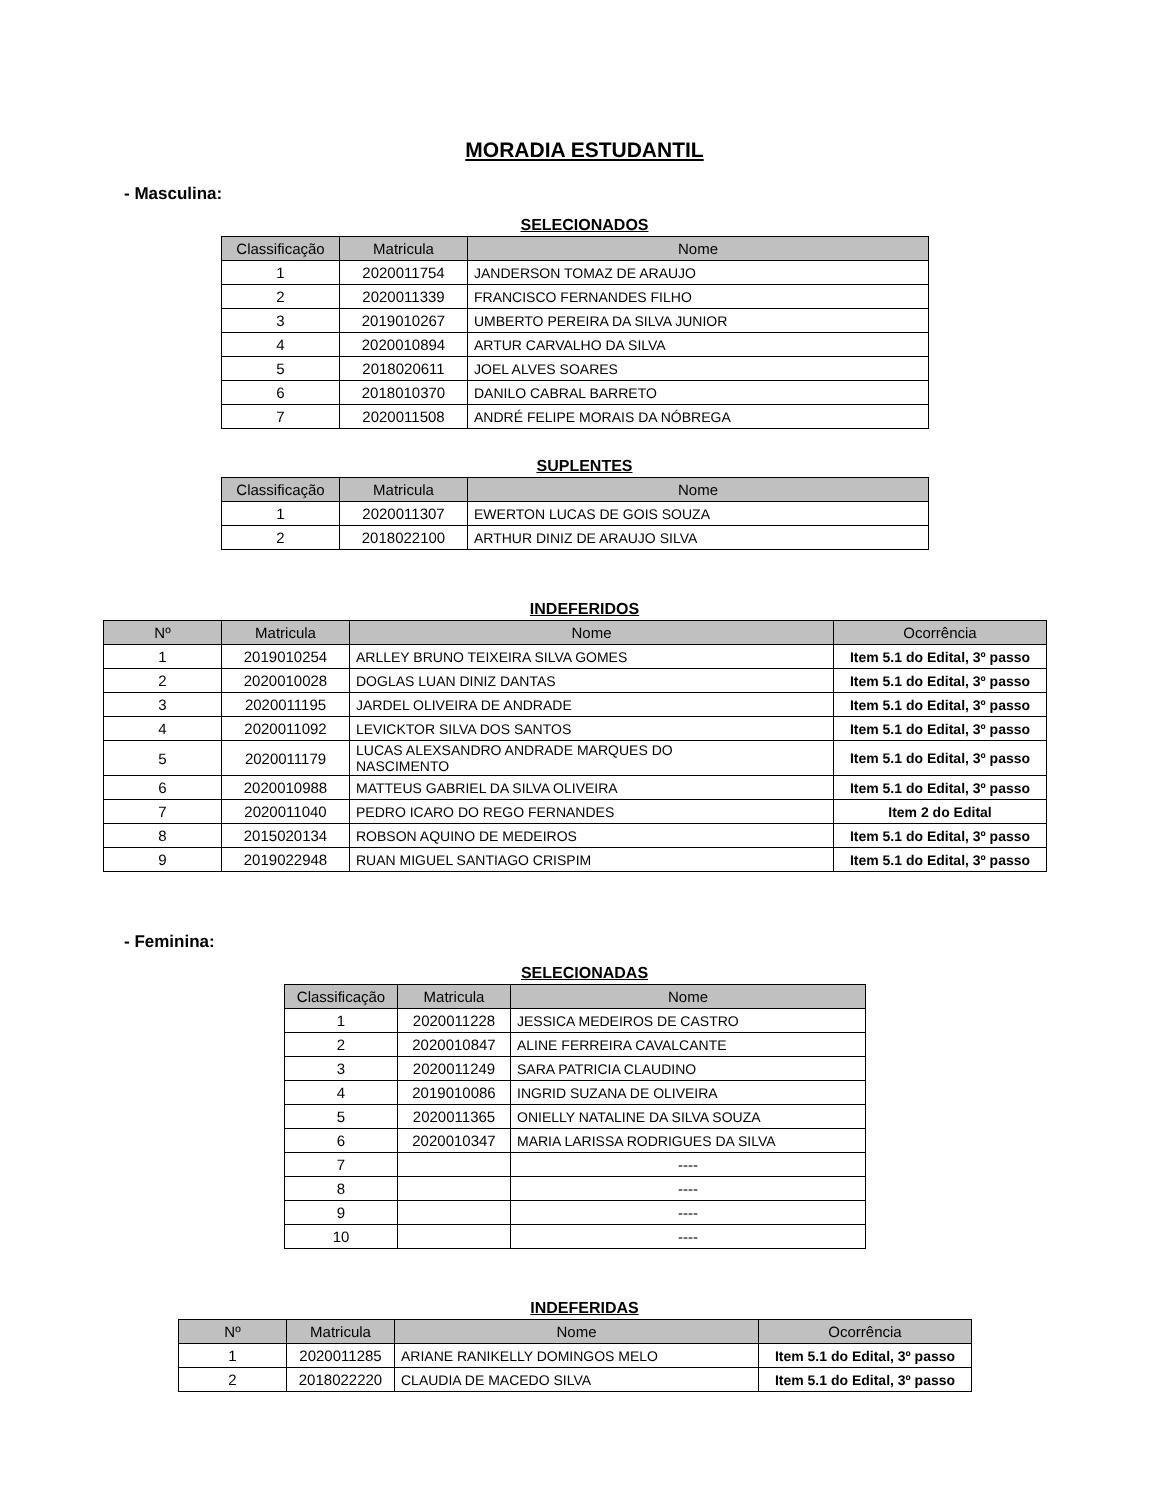MORADIA ESTUDANTIL
- Masculina:
SELECIONADOS
| Classificação | Matricula | Nome |
| --- | --- | --- |
| 1 | 2020011754 | JANDERSON TOMAZ DE ARAUJO |
| 2 | 2020011339 | FRANCISCO FERNANDES FILHO |
| 3 | 2019010267 | UMBERTO PEREIRA DA SILVA JUNIOR |
| 4 | 2020010894 | ARTUR CARVALHO DA SILVA |
| 5 | 2018020611 | JOEL ALVES SOARES |
| 6 | 2018010370 | DANILO CABRAL BARRETO |
| 7 | 2020011508 | ANDRÉ FELIPE MORAIS DA NÓBREGA |
SUPLENTES
| Classificação | Matricula | Nome |
| --- | --- | --- |
| 1 | 2020011307 | EWERTON LUCAS DE GOIS SOUZA |
| 2 | 2018022100 | ARTHUR DINIZ DE ARAUJO SILVA |
INDEFERIDOS
| Nº | Matricula | Nome | Ocorrência |
| --- | --- | --- | --- |
| 1 | 2019010254 | ARLLEY BRUNO TEIXEIRA SILVA GOMES | Item 5.1 do Edital, 3º passo |
| 2 | 2020010028 | DOGLAS LUAN DINIZ DANTAS | Item 5.1 do Edital, 3º passo |
| 3 | 2020011195 | JARDEL OLIVEIRA DE ANDRADE | Item 5.1 do Edital, 3º passo |
| 4 | 2020011092 | LEVICKTOR SILVA DOS SANTOS | Item 5.1 do Edital, 3º passo |
| 5 | 2020011179 | LUCAS ALEXSANDRO ANDRADE MARQUES DO NASCIMENTO | Item 5.1 do Edital, 3º passo |
| 6 | 2020010988 | MATTEUS GABRIEL DA SILVA OLIVEIRA | Item 5.1 do Edital, 3º passo |
| 7 | 2020011040 | PEDRO ICARO DO REGO FERNANDES | Item 2 do Edital |
| 8 | 2015020134 | ROBSON AQUINO DE MEDEIROS | Item 5.1 do Edital, 3º passo |
| 9 | 2019022948 | RUAN MIGUEL SANTIAGO CRISPIM | Item 5.1 do Edital, 3º passo |
- Feminina:
SELECIONADAS
| Classificação | Matricula | Nome |
| --- | --- | --- |
| 1 | 2020011228 | JESSICA MEDEIROS DE CASTRO |
| 2 | 2020010847 | ALINE FERREIRA CAVALCANTE |
| 3 | 2020011249 | SARA PATRICIA CLAUDINO |
| 4 | 2019010086 | INGRID SUZANA DE OLIVEIRA |
| 5 | 2020011365 | ONIELLY NATALINE DA SILVA SOUZA |
| 6 | 2020010347 | MARIA LARISSA RODRIGUES DA SILVA |
| 7 | | ---- |
| 8 | | ---- |
| 9 | | ---- |
| 10 | | ---- |
INDEFERIDAS
| Nº | Matricula | Nome | Ocorrência |
| --- | --- | --- | --- |
| 1 | 2020011285 | ARIANE RANIKELLY DOMINGOS MELO | Item 5.1 do Edital, 3º passo |
| 2 | 2018022220 | CLAUDIA DE MACEDO SILVA | Item 5.1 do Edital, 3º passo |